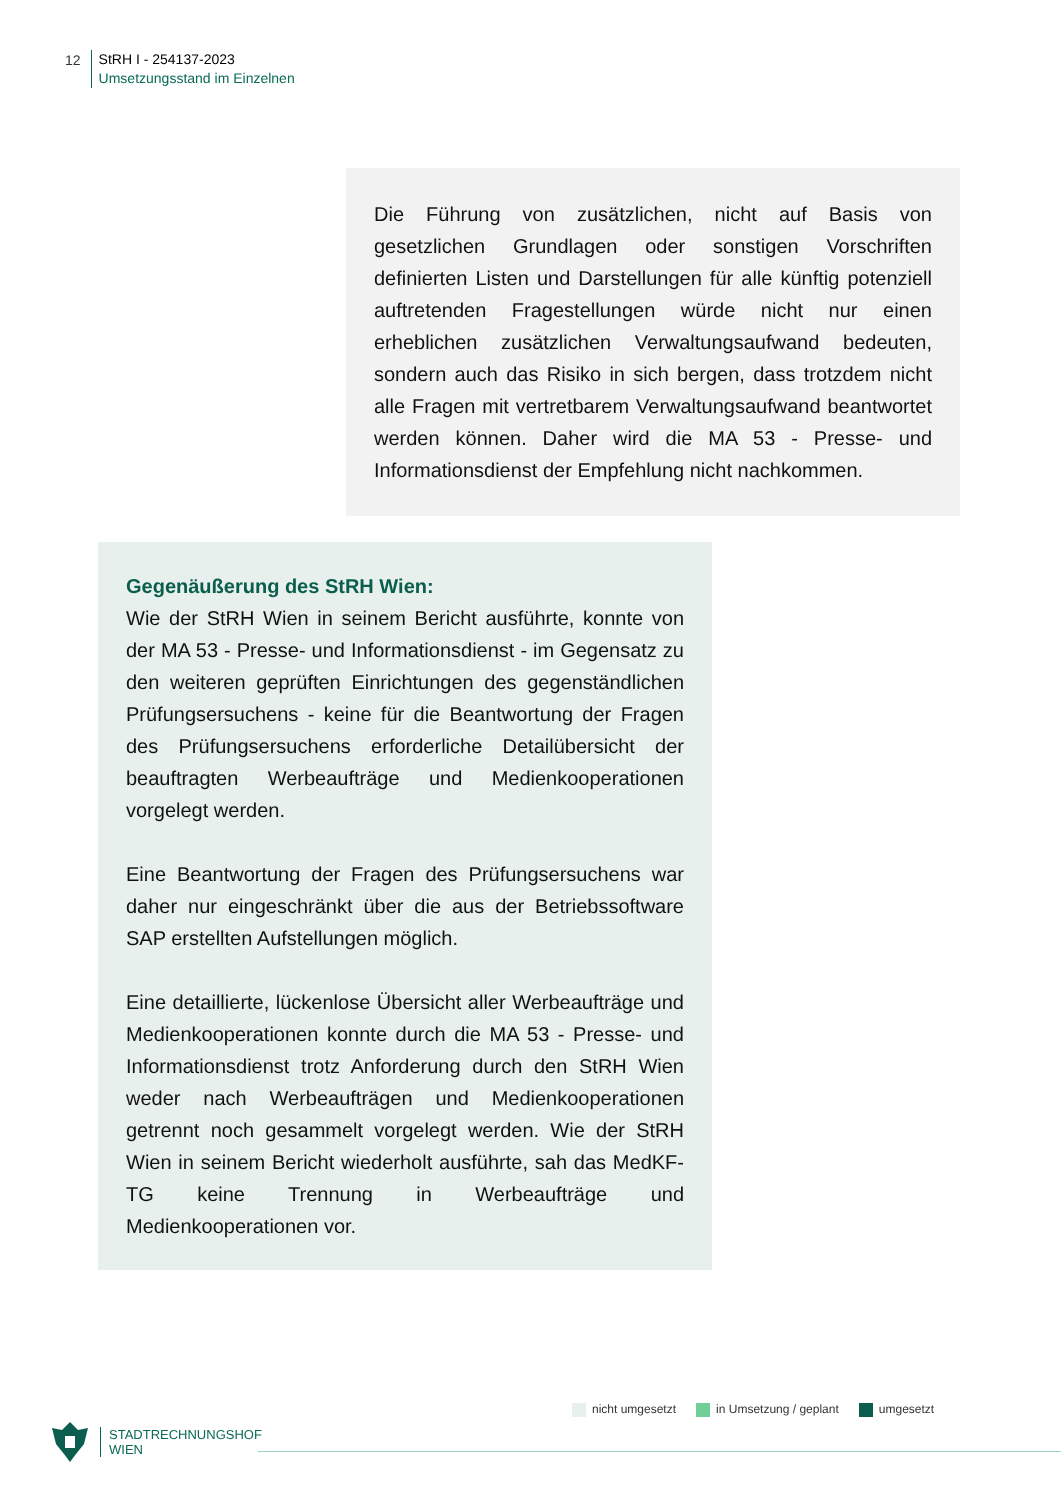12
StRH I - 254137-2023
Umsetzungsstand im Einzelnen
Die Führung von zusätzlichen, nicht auf Basis von gesetzlichen Grundlagen oder sonstigen Vorschriften definierten Listen und Darstellungen für alle künftig potenziell auftretenden Fragestellungen würde nicht nur einen erheblichen zusätzlichen Verwaltungsaufwand bedeuten, sondern auch das Risiko in sich bergen, dass trotzdem nicht alle Fragen mit vertretbarem Verwaltungsaufwand beantwortet werden können. Daher wird die MA 53 - Presse- und Informationsdienst der Empfehlung nicht nachkommen.
Gegenäußerung des StRH Wien:
Wie der StRH Wien in seinem Bericht ausführte, konnte von der MA 53 - Presse- und Informationsdienst - im Gegensatz zu den weiteren geprüften Einrichtungen des gegenständlichen Prüfungsersuchens - keine für die Beantwortung der Fragen des Prüfungsersuchens erforderliche Detailübersicht der beauftragten Werbeaufträge und Medienkooperationen vorgelegt werden.
Eine Beantwortung der Fragen des Prüfungsersuchens war daher nur eingeschränkt über die aus der Betriebssoftware SAP erstellten Aufstellungen möglich.
Eine detaillierte, lückenlose Übersicht aller Werbeaufträge und Medienkooperationen konnte durch die MA 53 - Presse- und Informationsdienst trotz Anforderung durch den StRH Wien weder nach Werbeaufträgen und Medienkooperationen getrennt noch gesammelt vorgelegt werden. Wie der StRH Wien in seinem Bericht wiederholt ausführte, sah das MedKF-TG keine Trennung in Werbeaufträge und Medienkooperationen vor.
nicht umgesetzt in Umsetzung / geplant umgesetzt
STADTRECHNUNGSHOF
WIEN